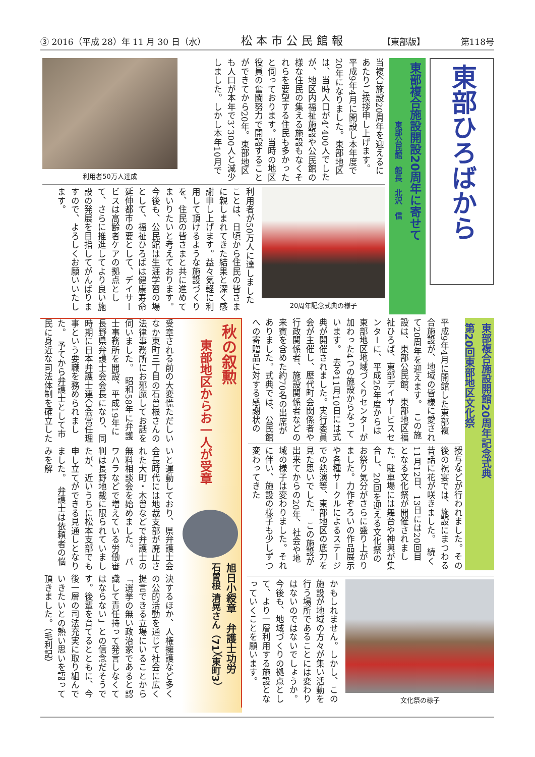③ 2016（平成 28）年 11 月 30 日（水） 松本市公民館報 【東部版】 第118号
東部ひろばから
東部複合施設開設20周年に寄せて
東部公民館　館長　北沢　信
当複合施設20周年を迎えるにあたりご挨拶申し上げます。　平成9年4月に開設し本年度で20年になりました。東部地区は、当時人口が4、400人でしたが、地区内福祉施設や公民館の様な住民の集える施設もなくそれらを要望する住民も多かったと伺っております。当時の地区役員の奮闘努力で開設することができてから20年。東部地区も人口が本年で3、300人と減少しました。しかし本年10月で
利用者50万人達成
20周年記念式典の様子
利用者が50万人に達しましたことは、日頃から住民の皆さまに親しまれてきた結果と深く感謝申し上げます。益々気軽に利用して頂けるような施設づくりを、住民の皆さまと共に進めてまいりたいと考えております。　今後も、公民館は生涯学習の場として、福祉ひろばは健康寿命延伸都市の要として、デイサービスは高齢者ケアの拠点として、さらに推進してより良い施設の発展を目指してがんばりますので、よろしくお願いいたします。
東部複合施設開館20周年記念式典
第20回東部地区文化祭
平成9年4月に開館した東部複合施設が、地域の皆様に愛されて20周年を迎えます。　この施設は、東部公民館、東部地区福祉ひろば、東部デイサービスセンターに、平成26年度からは東部地区地域づくりセンターが加わった4つの施設からなっています。　去る11月10日には式典が開催されました。実行委員会が主催し、歴代町会関係者や行政関係者、施設関係者などの来賓を含めた約70名の出席がありました。式典では、公民館への寄贈品に対する感謝状の
授与などが行われました。その後の祝宴では、施設にまつわる昔話に花が咲きました。　続く11月12日、13日には20回目となる文化祭が開催されました。駐車場には舞台や神輿が集合し、20回を迎える文化祭のお祭り気分がさらに盛り上がりました。力作ぞろいの作品展示や各種サークルによるステージでの熱演等、東部地区の底力を見た思いでした。　この施設が出来てからの20年、社会や地域の様子は変わりました。それに伴い、施設の様子も少しずつ変わってきた
文化祭の様子
かもしれません。しかし、この施設が地域の方々が集い活動を行う場所であることには変わりはないのではないでしょうか。今後も、地域づくりの拠点として、より一層利用する施設となっていくことを願います。
秋の叙勲
東部地区からお一人が受章
受章される前の大変慌ただしいなか東町三丁目の石曽根さんの法律事務所にお邪魔してお話を伺いました。　昭和58年に弁護士事務所を開設、平成19年に長野県弁護士会会長になり、同時期に日本弁護士連合会常任理事という要職を務められました。　予てから弁護士として市民に身近な司法体制を確立した
いと運動しており、県弁護士会会長時代には地裁支部が廃止された大町・木曽などで弁護士の無料相談会を始めました。　パワハラなどで増えている労働審判は長野地裁に限られていましたが、近いうちに松本支部でも申し立てができる見通しとなりました。　弁護士は依頼者の悩みを解
決するほか、人権擁護など多くの公的活動を通じて社会に広く提言できる立場にいることから「選挙の無い政治家であると認識して責任持って発言しなくてはならない」との信念だそうです。後輩を育てるとともに、今後一層の司法充実に取り組んでいきたいとの熱い思いを語って頂きました。（毛利記）
旭日小綬章　弁護士功労
石曽根 清晃さん（71）（東町3）